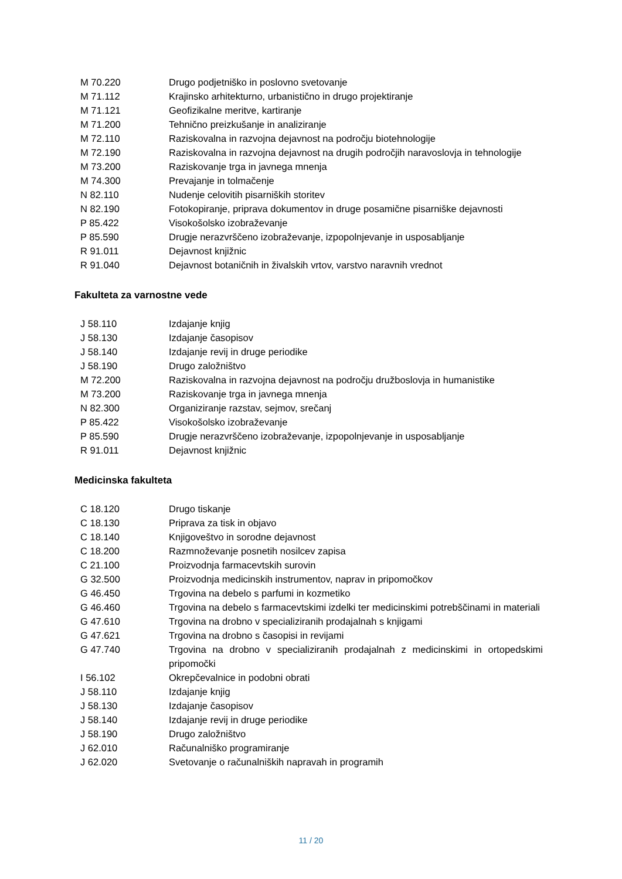| M 70.220 | Drugo podjetniško in poslovno svetovanje |
| M 71.112 | Krajinsko arhitekturno, urbanistično in drugo projektiranje |
| M 71.121 | Geofizikalne meritve, kartiranje |
| M 71.200 | Tehnično preizkušanje in analiziranje |
| M 72.110 | Raziskovalna in razvojna dejavnost na področju biotehnologije |
| M 72.190 | Raziskovalna in razvojna dejavnost na drugih področjih naravoslovja in tehnologije |
| M 73.200 | Raziskovanje trga in javnega mnenja |
| M 74.300 | Prevajanje in tolmačenje |
| N 82.110 | Nudenje celovitih pisarniških storitev |
| N 82.190 | Fotokopiranje, priprava dokumentov in druge posamične pisarniške dejavnosti |
| P 85.422 | Visokošolsko izobraževanje |
| P 85.590 | Drugje nerazvrščeno izobraževanje, izpopolnjevanje in usposabljanje |
| R 91.011 | Dejavnost knjižnic |
| R 91.040 | Dejavnost botaničnih in živalskih vrtov, varstvo naravnih vrednot |
Fakulteta za varnostne vede
| J 58.110 | Izdajanje knjig |
| J 58.130 | Izdajanje časopisov |
| J 58.140 | Izdajanje revij in druge periodike |
| J 58.190 | Drugo založništvo |
| M 72.200 | Raziskovalna in razvojna dejavnost na področju družboslovja in humanistike |
| M 73.200 | Raziskovanje trga in javnega mnenja |
| N 82.300 | Organiziranje razstav, sejmov, srečanj |
| P 85.422 | Visokošolsko izobraževanje |
| P 85.590 | Drugje nerazvrščeno izobraževanje, izpopolnjevanje in usposabljanje |
| R 91.011 | Dejavnost knjižnic |
Medicinska fakulteta
| C 18.120 | Drugo tiskanje |
| C 18.130 | Priprava za tisk in objavo |
| C 18.140 | Knjigoveštvo in sorodne dejavnost |
| C 18.200 | Razmnoževanje posnetih nosilcev zapisa |
| C 21.100 | Proizvodnja farmacevtskih surovin |
| G 32.500 | Proizvodnja medicinskih instrumentov, naprav in pripomočkov |
| G 46.450 | Trgovina na debelo s parfumi in kozmetiko |
| G 46.460 | Trgovina na debelo s farmacevtskimi izdelki ter medicinskimi potrebščinami in materiali |
| G 47.610 | Trgovina na drobno v specializiranih prodajalnah s knjigami |
| G 47.621 | Trgovina na drobno s časopisi in revijami |
| G 47.740 | Trgovina na drobno v specializiranih prodajalnah z medicinskimi in ortopedskimi pripomočki |
| I 56.102 | Okrepčevalnice in podobni obrati |
| J 58.110 | Izdajanje knjig |
| J 58.130 | Izdajanje časopisov |
| J 58.140 | Izdajanje revij in druge periodike |
| J 58.190 | Drugo založništvo |
| J 62.010 | Računalniško programiranje |
| J 62.020 | Svetovanje o računalniških napravah in programih |
11 / 20